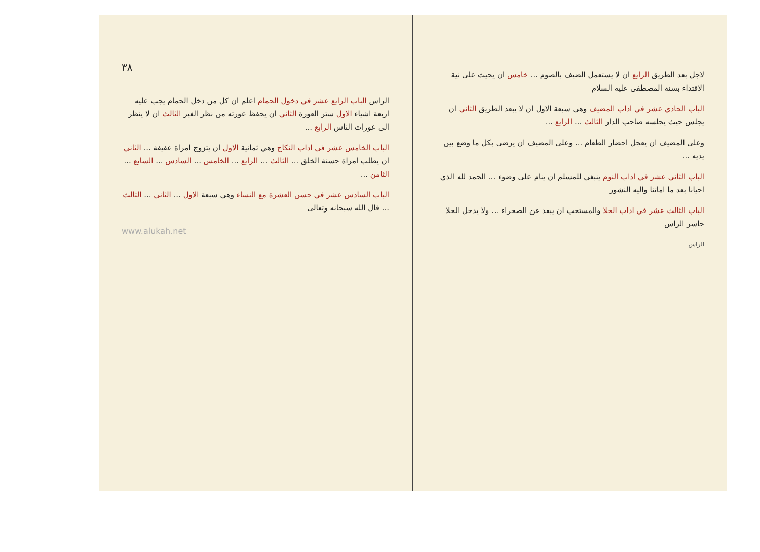لاجل بعد الطريق الرابع ان لا يستعمل الضيف بالصوم ... خامس ان يحيث على نية الاقتداء بسنة المصطفى عليه السلام
الباب الحادي عشر في اداب المضيف وهي سبعة الاول ان لا يبعد الطريق الثاني ان يجلس حيث يجلسه صاحب الدار الثالث ... الرابع ...
وعلى المضيف ان يعجل احضار الطعام ... وعلى المضيف ان يرضى بكل ما وضع بين يديه ...
الباب الثاني عشر في اداب النوم ينبغي للمسلم ان ينام على وضوء ... الحمد لله الذي احيانا بعد ما اماتنا واليه النشور
الباب الثالث عشر في اداب الخلا والمستحب ان يبعد عن الصحراء ... ولا يدخل الخلا حاسر الراس
الراس
٣٨
الراس الباب الرابع عشر في دخول الحمام اعلم ان كل من دخل الحمام يجب عليه اربعة اشياء الاول ستر العورة الثاني ان يحفظ عورته من نظر الغير الثالث ان لا ينظر الى عورات الناس الرابع ...
الباب الخامس عشر في اداب النكاح وهي ثمانية الاول ان يتزوج امراة عفيفة ... الثاني ان يطلب امراة حسنة الخلق ... الثالث ... الرابع ... الخامس ... السادس ... السابع ... الثامن ...
الباب السادس عشر في حسن العشرة مع النساء وهي سبعة الاول ... الثاني ... الثالث ... قال الله سبحانه وتعالى
www.alukah.net